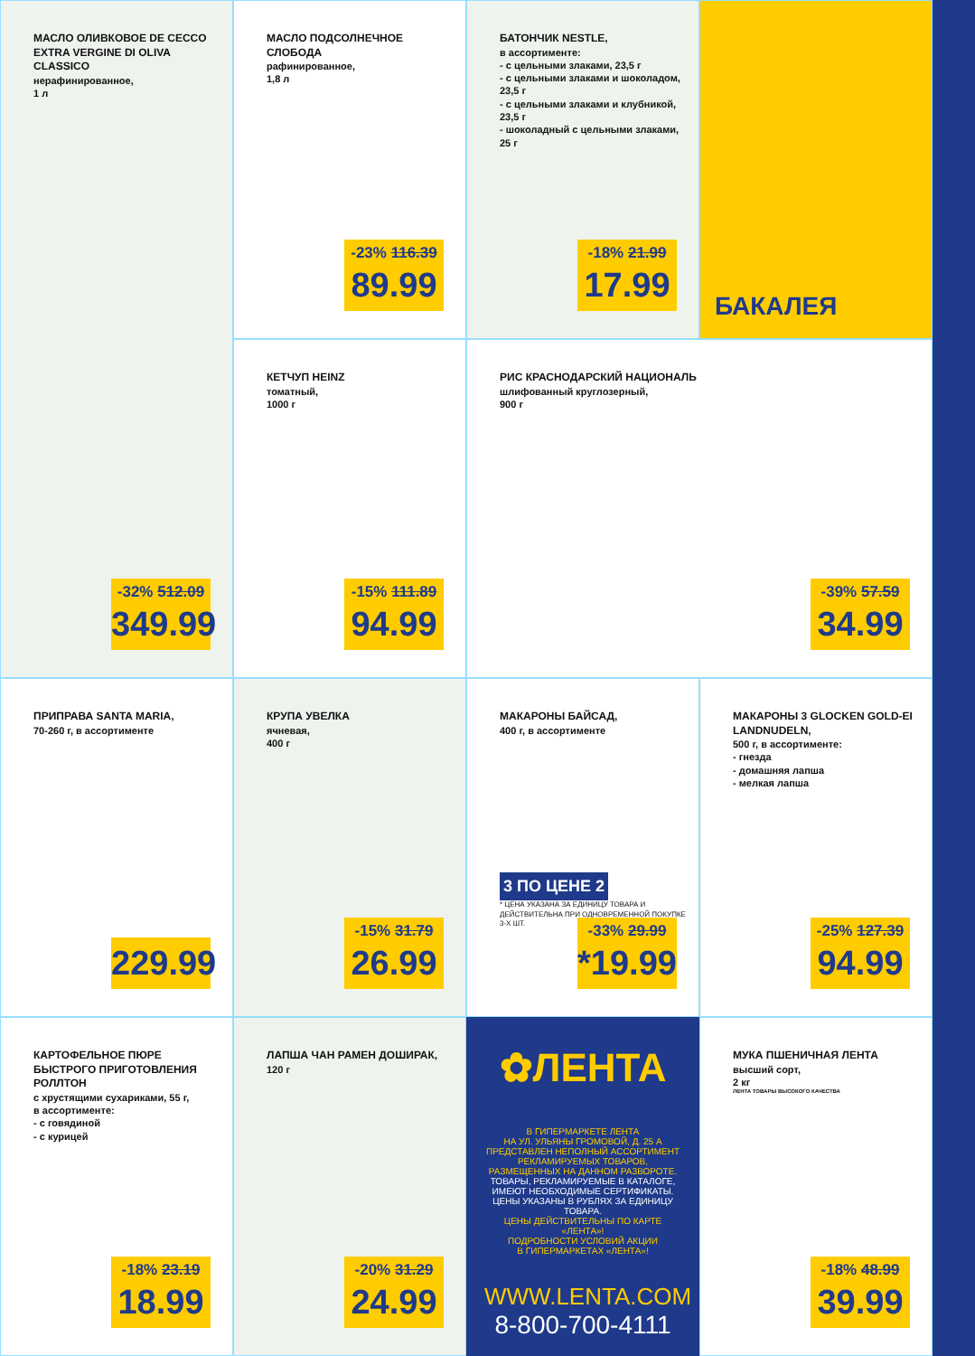МАСЛО ПОДСОЛНЕЧНОЕ СЛОБОДА
рафинированное,
1,8 л
-23% 116.39
89.99
МАСЛО ОЛИВКОВОЕ DE CECCO EXTRA VERGINE DI OLIVA CLASSICO
нерафинированное,
1 л
-32% 512.09
349.99
БАТОНЧИК NESTLE,
в ассортименте:
- с цельными злаками, 23,5 г
- с цельными злаками и шоколадом, 23,5 г
- с цельными злаками и клубникой, 23,5 г
- шоколадный с цельными злаками, 25 г
-18% 21.99
17.99
БАКАЛЕЯ
КЕТЧУП HEINZ
томатный,
1000 г
-15% 111.89
94.99
РИС КРАСНОДАРСКИЙ НАЦИОНАЛЬ
шлифованный круглозерный,
900 г
-39% 57.59
34.99
ПРИПРАВА SANTA MARIA,
70-260 г, в ассортименте
229.99
КРУПА УВЕЛКА
ячневая,
400 г
-15% 31.79
26.99
МАКАРОНЫ БАЙСАД,
400 г, в ассортименте
3 ПО ЦЕНЕ 2
* ЦЕНА УКАЗАНА ЗА ЕДИНИЦУ ТОВАРА И ДЕЙСТВИТЕЛЬНА ПРИ ОДНОВРЕМЕННОЙ ПОКУПКЕ 3-Х ШТ.
-33% 29.99
*19.99
МАКАРОНЫ 3 GLOCKEN GOLD-EI LANDNUDELN,
500 г, в ассортименте:
- гнезда
- домашняя лапша
- мелкая лапша
-25% 127.39
94.99
КАРТОФЕЛЬНОЕ ПЮРЕ БЫСТРОГО ПРИГОТОВЛЕНИЯ РОЛЛТОН
с хрустящими сухариками, 55 г,
в ассортименте:
- с говядиной
- с курицей
-18% 23.19
18.99
ЛАПША ЧАН РАМЕН ДОШИРАК,
120 г
-20% 31.29
24.99
✿ЛЕНТА
В ГИПЕРМАРКЕТЕ ЛЕНТА
НА УЛ. УЛЬЯНЫ ГРОМОВОЙ, Д. 25 А
ПРЕДСТАВЛЕН НЕПОЛНЫЙ АССОРТИМЕНТ
РЕКЛАМИРУЕМЫХ ТОВАРОВ,
РАЗМЕЩЕННЫХ НА ДАННОМ РАЗВОРОТЕ.
ТОВАРЫ, РЕКЛАМИРУЕМЫЕ В КАТАЛОГЕ,
ИМЕЮТ НЕОБХОДИМЫЕ СЕРТИФИКАТЫ.
ЦЕНЫ УКАЗАНЫ В РУБЛЯХ ЗА ЕДИНИЦУ ТОВАРА.
ЦЕНЫ ДЕЙСТВИТЕЛЬНЫ ПО КАРТЕ «ЛЕНТА»!
ПОДРОБНОСТИ УСЛОВИЙ АКЦИИ
В ГИПЕРМАРКЕТАХ «ЛЕНТА»!
WWW.LENTA.COM
8-800-700-4111
МУКА ПШЕНИЧНАЯ ЛЕНТА
высший сорт,
2 кг
ЛЕНТА ТОВАРЫ ВЫСОКОГО КАЧЕСТВА
-18% 48.99
39.99